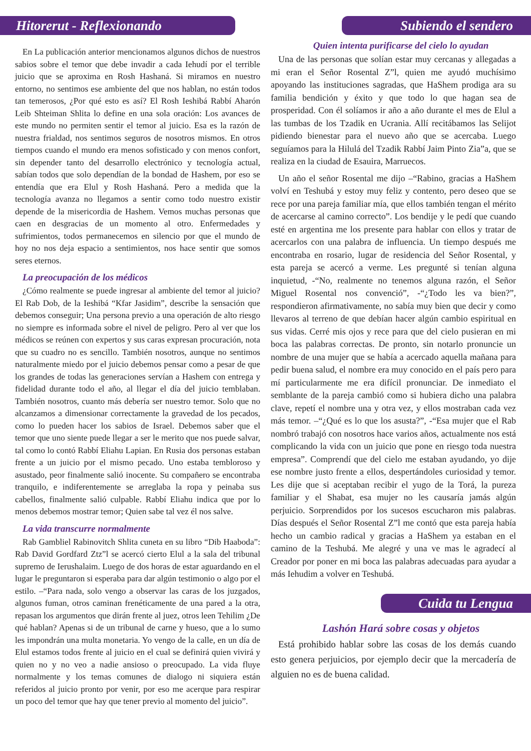Hitorerut - Reflexionando
En La publicación anterior mencionamos algunos dichos de nuestros sabios sobre el temor que debe invadir a cada Iehudí por el terrible juicio que se aproxima en Rosh Hashaná. Si miramos en nuestro entorno, no sentimos ese ambiente del que nos hablan, no están todos tan temerosos, ¿Por qué esto es así? El Rosh Ieshibá Rabbí Aharón Leib Shteiman Shlita lo define en una sola oración: Los avances de este mundo no permiten sentir el temor al juicio. Esa es la razón de nuestra frialdad, nos sentimos seguros de nosotros mismos. En otros tiempos cuando el mundo era menos sofisticado y con menos confort, sin depender tanto del desarrollo electrónico y tecnología actual, sabían todos que solo dependían de la bondad de Hashem, por eso se entendía que era Elul y Rosh Hashaná. Pero a medida que la tecnología avanza no llegamos a sentir como todo nuestro existir depende de la misericordia de Hashem. Vemos muchas personas que caen en desgracias de un momento al otro. Enfermedades y sufrimientos, todos permanecemos en silencio por que el mundo de hoy no nos deja espacio a sentimientos, nos hace sentir que somos seres eternos.
La preocupación de los médicos
¿Cómo realmente se puede ingresar al ambiente del temor al juicio? El Rab Dob, de la Ieshibá “Kfar Jasidim”, describe la sensación que debemos conseguir; Una persona previo a una operación de alto riesgo no siempre es informada sobre el nivel de peligro. Pero al ver que los médicos se reúnen con expertos y sus caras expresan procuración, nota que su cuadro no es sencillo. También nosotros, aunque no sentimos naturalmente miedo por el juicio debemos pensar como a pesar de que los grandes de todas las generaciones servían a Hashem con entrega y fidelidad durante todo el año, al llegar el día del juicio temblaban. También nosotros, cuanto más debería ser nuestro temor. Solo que no alcanzamos a dimensionar correctamente la gravedad de los pecados, como lo pueden hacer los sabios de Israel. Debemos saber que el temor que uno siente puede llegar a ser le merito que nos puede salvar, tal como lo contó Rabbí Eliahu Lapian. En Rusia dos personas estaban frente a un juicio por el mismo pecado. Uno estaba tembloroso y asustado, peor finalmente salió inocente. Su compañero se encontraba tranquilo, e indiferentemente se arreglaba la ropa y peinaba sus cabellos, finalmente salió culpable. Rabbí Eliahu indica que por lo menos debemos mostrar temor; Quien sabe tal vez él nos salve.
La vida transcurre normalmente
Rab Gambliel Rabinovitch Shlita cuneta en su libro “Dib Haaboda”: Rab David Gordfard Ztz”l se acercó cierto Elul a la sala del tribunal supremo de Ierushalaim. Luego de dos horas de estar aguardando en el lugar le preguntaron si esperaba para dar algún testimonio o algo por el estilo. –“Para nada, solo vengo a observar las caras de los juzgados, algunos fuman, otros caminan frenéticamente de una pared a la otra, repasan los argumentos que dirán frente al juez, otros leen Tehilim ¿De qué hablan? Apenas si de un tribunal de carne y hueso, que a lo sumo les impondrán una multa monetaria. Yo vengo de la calle, en un día de Elul estamos todos frente al juicio en el cual se definirá quien vivirá y quien no y no veo a nadie ansioso o preocupado. La vida fluye normalmente y los temas comunes de dialogo ni siquiera están referidos al juicio pronto por venir, por eso me acerque para respirar un poco del temor que hay que tener previo al momento del juicio”.
Subiendo el sendero
Quien intenta purificarse del cielo lo ayudan
Una de las personas que solían estar muy cercanas y allegadas a mi eran el Señor Rosental Z”l, quien me ayudó muchísimo apoyando las instituciones sagradas, que HaShem prodiga ara su familia bendición y éxito y que todo lo que hagan sea de prosperidad. Con él solíamos ir año a año durante el mes de Elul a las tumbas de los Tzadik en Ucrania. Allí recitábamos las Selijot pidiendo bienestar para el nuevo año que se acercaba. Luego seguíamos para la Hilulá del Tzadik Rabbí Jaim Pinto Zia”a, que se realiza en la ciudad de Esauira, Marruecos.
Un año el señor Rosental me dijo –“Rabino, gracias a HaShem volví en Teshubá y estoy muy feliz y contento, pero deseo que se rece por una pareja familiar mía, que ellos también tengan el mérito de acercarse al camino correcto”. Los bendije y le pedí que cuando esté en argentina me los presente para hablar con ellos y tratar de acercarlos con una palabra de influencia. Un tiempo después me encontraba en rosario, lugar de residencia del Señor Rosental, y esta pareja se acercó a verme. Les pregunté si tenían alguna inquietud, -“No, realmente no tenemos alguna razón, el Señor Miguel Rosental nos convenció”, -“¿Todo les va bien?”, respondieron afirmativamente, no sabía muy bien que decir y como llevaros al terreno de que debían hacer algún cambio espiritual en sus vidas. Cerré mis ojos y rece para que del cielo pusieran en mi boca las palabras correctas. De pronto, sin notarlo pronuncie un nombre de una mujer que se había a acercado aquella mañana para pedir buena salud, el nombre era muy conocido en el país pero para mí particularmente me era difícil pronunciar. De inmediato el semblante de la pareja cambió como si hubiera dicho una palabra clave, repetí el nombre una y otra vez, y ellos mostraban cada vez más temor. –“¿Qué es lo que los asusta?”, -“Esa mujer que el Rab nombró trabajó con nosotros hace varios años, actualmente nos está complicando la vida con un juicio que pone en riesgo toda nuestra empresa”. Comprendí que del cielo me estaban ayudando, yo dije ese nombre justo frente a ellos, despertándoles curiosidad y temor. Les dije que si aceptaban recibir el yugo de la Torá, la pureza familiar y el Shabat, esa mujer no les causaría jamás algún perjuicio. Sorprendidos por los sucesos escucharon mis palabras. Días después el Señor Rosental Z”l me contó que esta pareja había hecho un cambio radical y gracias a HaShem ya estaban en el camino de la Teshubá. Me alegré y una ve mas le agradecí al Creador por poner en mi boca las palabras adecuadas para ayudar a más Iehudim a volver en Teshubá.
Cuida tu Lengua
Lashón Hará sobre cosas y objetos
Está prohibido hablar sobre las cosas de los demás cuando esto genera perjuicios, por ejemplo decir que la mercadería de alguien no es de buena calidad.